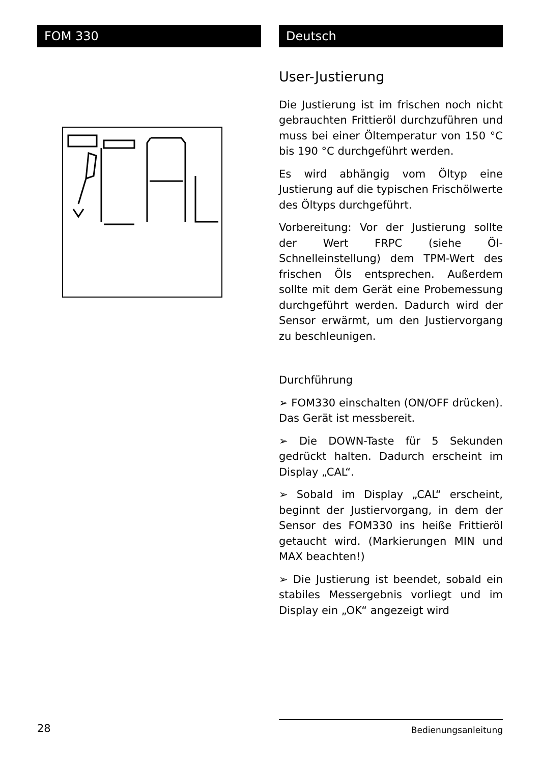FOM 330 Deutsch
User-Justierung
Die Justierung ist im frischen noch nicht gebrauchten Frittieröl durchzuführen und muss bei einer Öltemperatur von 150 °C bis 190 °C durchgeführt werden.
Es wird abhängig vom Öltyp eine Justierung auf die typischen Frischölwerte des Öltyps durchgeführt.
Vorbereitung: Vor der Justierung sollte der Wert FRPC (siehe Öl-Schnelleinstellung) dem TPM-Wert des frischen Öls entsprechen. Außerdem sollte mit dem Gerät eine Probemessung durchgeführt werden. Dadurch wird der Sensor erwärmt, um den Justiervorgang zu beschleunigen.
Durchführung
➢ FOM330 einschalten (ON/OFF drücken). Das Gerät ist messbereit.
➢ Die DOWN-Taste für 5 Sekunden gedrückt halten. Dadurch erscheint im Display „CAL“.
➢ Sobald im Display „CAL“ erscheint, beginnt der Justiervorgang, in dem der Sensor des FOM330 ins heiße Frittieröl getaucht wird. (Markierungen MIN und MAX beachten!)
➢ Die Justierung ist beendet, sobald ein stabiles Messergebnis vorliegt und im Display ein „OK“ angezeigt wird
28 Bedienungsanleitung